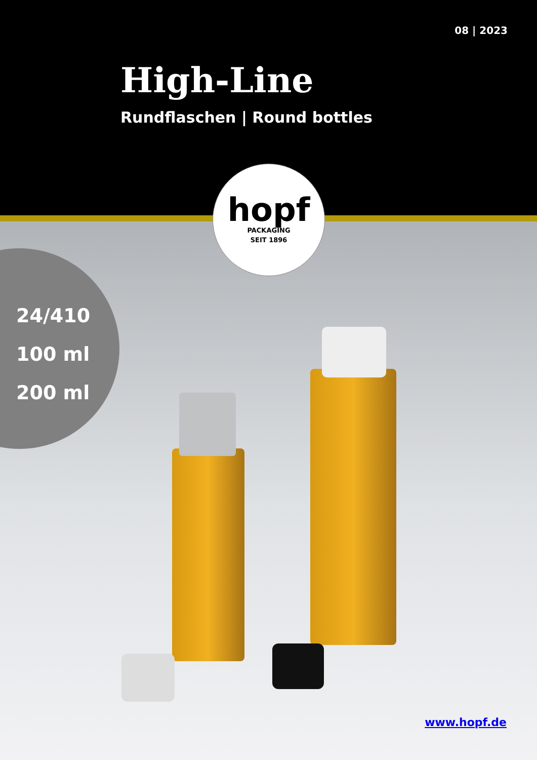08 | 2023
High-Line
Rundflaschen | Round bottles
hopf
PACKAGING
SEIT 1896
24/410
100 ml
200 ml
www.hopf.de